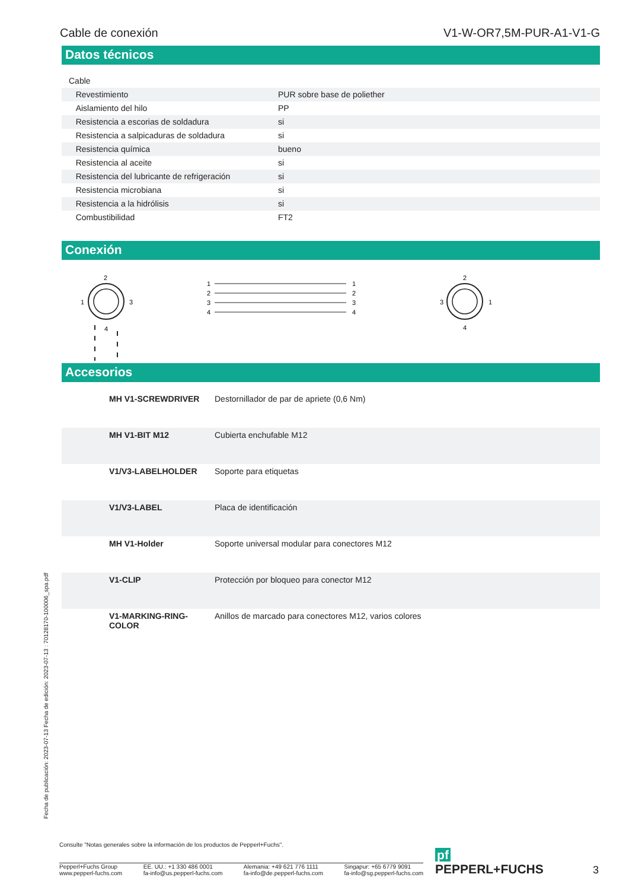Cable de conexión V1-W-OR7,5M-PUR-A1-V1-G
Datos técnicos
| Cable | | |
| Revestimiento | | PUR sobre base de poliether |
| Aislamiento del hilo | | PP |
| Resistencia a escorias de soldadura | | si |
| Resistencia a salpicaduras de soldadura | | si |
| Resistencia química | | bueno |
| Resistencia al aceite | | si |
| Resistencia del lubricante de refrigeración | | si |
| Resistencia microbiana | | si |
| Resistencia a la hidrólisis | | si |
| Combustibilidad | | FT2 |
Conexión
2
1
3
4
1
2
3
4
1
2
3
4
2
3
1
4
Accesorios
| | MH V1-SCREWDRIVER | Destornillador de par de apriete (0,6 Nm) |
| | MH V1-BIT M12 | Cubierta enchufable M12 |
| | V1/V3-LABELHOLDER | Soporte para etiquetas |
| | V1/V3-LABEL | Placa de identificación |
| | MH V1-Holder | Soporte universal modular para conectores M12 |
| | V1-CLIP | Protección por bloqueo para conector M12 |
| | V1-MARKING-RING-COLOR | Anillos de marcado para conectores M12, varios colores |
Fecha de publicación: 2023-07-13 Fecha de edición: 2023-07-13 : 70128170-100006_spa.pdf
Consulte "Notas generales sobre la información de los productos de Pepperl+Fuchs".
Pepperl+Fuchs Group
www.pepperl-fuchs.com
EE. UU.: +1 330 486 0001
fa-info@us.pepperl-fuchs.com
Alemania: +49 621 776 1111
fa-info@de.pepperl-fuchs.com
Singapur: +65 6779 9091
fa-info@sg.pepperl-fuchs.com
pf PEPPERL+FUCHS
3